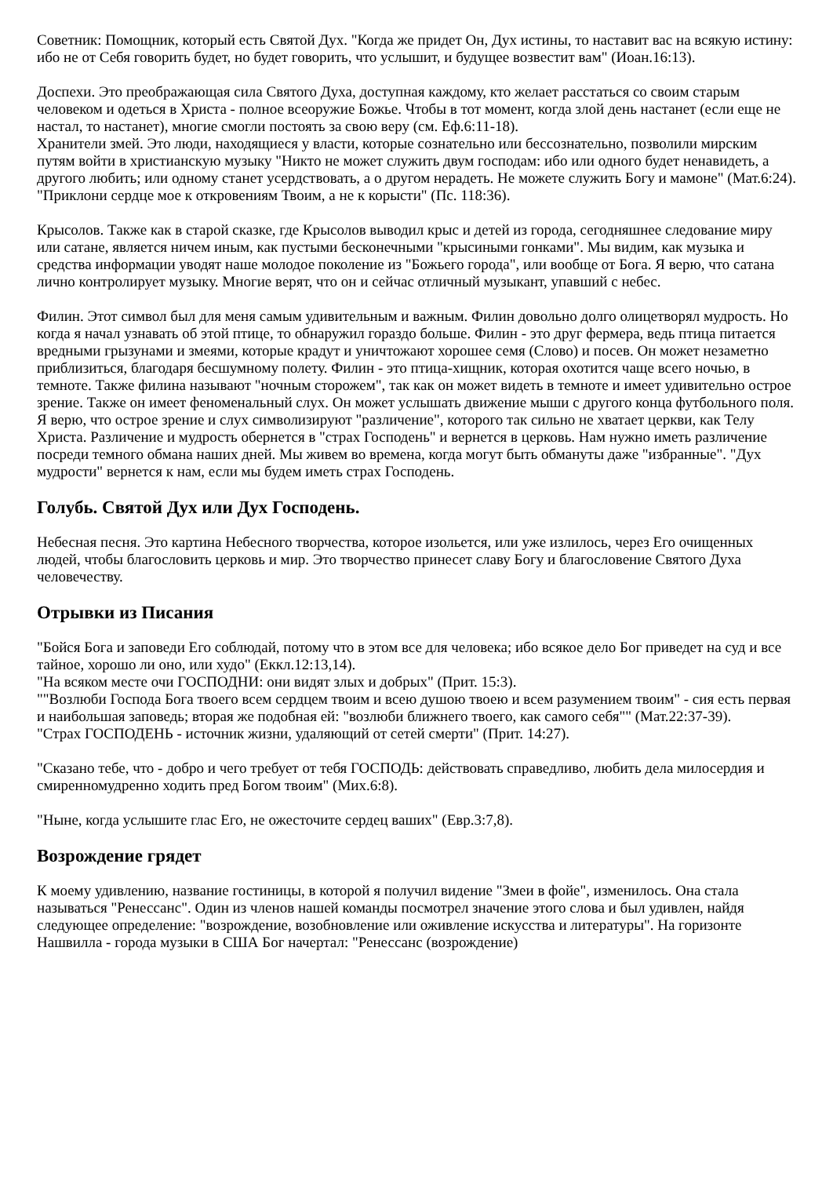Советник: Помощник, который есть Святой Дух. "Когда же придет Он, Дух истины, то наставит вас на всякую истину: ибо не от Себя говорить будет, но будет говорить, что услышит, и будущее возвестит вам" (Иоан.16:13).
Доспехи. Это преображающая сила Святого Духа, доступная каждому, кто желает расстаться со своим старым человеком и одеться в Христа - полное всеоружие Божье. Чтобы в тот момент, когда злой день настанет (если еще не настал, то настанет), многие смогли постоять за свою веру (см. Еф.6:11-18).
Хранители змей. Это люди, находящиеся у власти, которые сознательно или бессознательно, позволили мирским путям войти в христианскую музыку "Никто не может служить двум господам: ибо или одного будет ненавидеть, а другого любить; или одному станет усердствовать, а о другом нерадеть. Не можете служить Богу и мамоне" (Мат.6:24). "Приклони сердце мое к откровениям Твоим, а не к корысти" (Пс. 118:36).
Крысолов. Также как в старой сказке, где Крысолов выводил крыс и детей из города, сегодняшнее следование миру или сатане, является ничем иным, как пустыми бесконечными "крысиными гонками". Мы видим, как музыка и средства информации уводят наше молодое поколение из "Божьего города", или вообще от Бога. Я верю, что сатана лично контролирует музыку. Многие верят, что он и сейчас отличный музыкант, упавший с небес.
Филин. Этот символ был для меня самым удивительным и важным. Филин довольно долго олицетворял мудрость. Но когда я начал узнавать об этой птице, то обнаружил гораздо больше. Филин - это друг фермера, ведь птица питается вредными грызунами и змеями, которые крадут и уничтожают хорошее семя (Слово) и посев. Он может незаметно приблизиться, благодаря бесшумному полету. Филин - это птица-хищник, которая охотится чаще всего ночью, в темноте. Также филина называют "ночным сторожем", так как он может видеть в темноте и имеет удивительно острое зрение. Также он имеет феноменальный слух. Он может услышать движение мыши с другого конца футбольного поля. Я верю, что острое зрение и слух символизируют "различение", которого так сильно не хватает церкви, как Телу Христа. Различение и мудрость обернется в "страх Господень" и вернется в церковь. Нам нужно иметь различение посреди темного обмана наших дней. Мы живем во времена, когда могут быть обмануты даже "избранные". "Дух мудрости" вернется к нам, если мы будем иметь страх Господень.
Голубь. Святой Дух или Дух Господень.
Небесная песня. Это картина Небесного творчества, которое изольется, или уже излилось, через Его очищенных людей, чтобы благословить церковь и мир. Это творчество принесет славу Богу и благословение Святого Духа человечеству.
Отрывки из Писания
"Бойся Бога и заповеди Его соблюдай, потому что в этом все для человека; ибо всякое дело Бог приведет на суд и все тайное, хорошо ли оно, или худо" (Еккл.12:13,14).
"На всяком месте очи ГОСПОДНИ: они видят злых и добрых" (Прит. 15:3).
""Возлюби Господа Бога твоего всем сердцем твоим и всею душою твоею и всем разумением твоим" - сия есть первая и наибольшая заповедь; вторая же подобная ей: "возлюби ближнего твоего, как самого себя"" (Мат.22:37-39).
"Страх ГОСПОДЕНЬ - источник жизни, удаляющий от сетей смерти" (Прит. 14:27).
"Сказано тебе, что - добро и чего требует от тебя ГОСПОДЬ: действовать справедливо, любить дела милосердия и смиренномудренно ходить пред Богом твоим" (Мих.6:8).
"Ныне, когда услышите глас Его, не ожесточите сердец ваших" (Евр.3:7,8).
Возрождение грядет
К моему удивлению, название гостиницы, в которой я получил видение "Змеи в фойе", изменилось. Она стала называться "Ренессанс". Один из членов нашей команды посмотрел значение этого слова и был удивлен, найдя следующее определение: "возрождение, возобновление или оживление искусства и литературы". На горизонте Нашвилла - города музыки в США Бог начертал: "Ренессанс (возрождение)